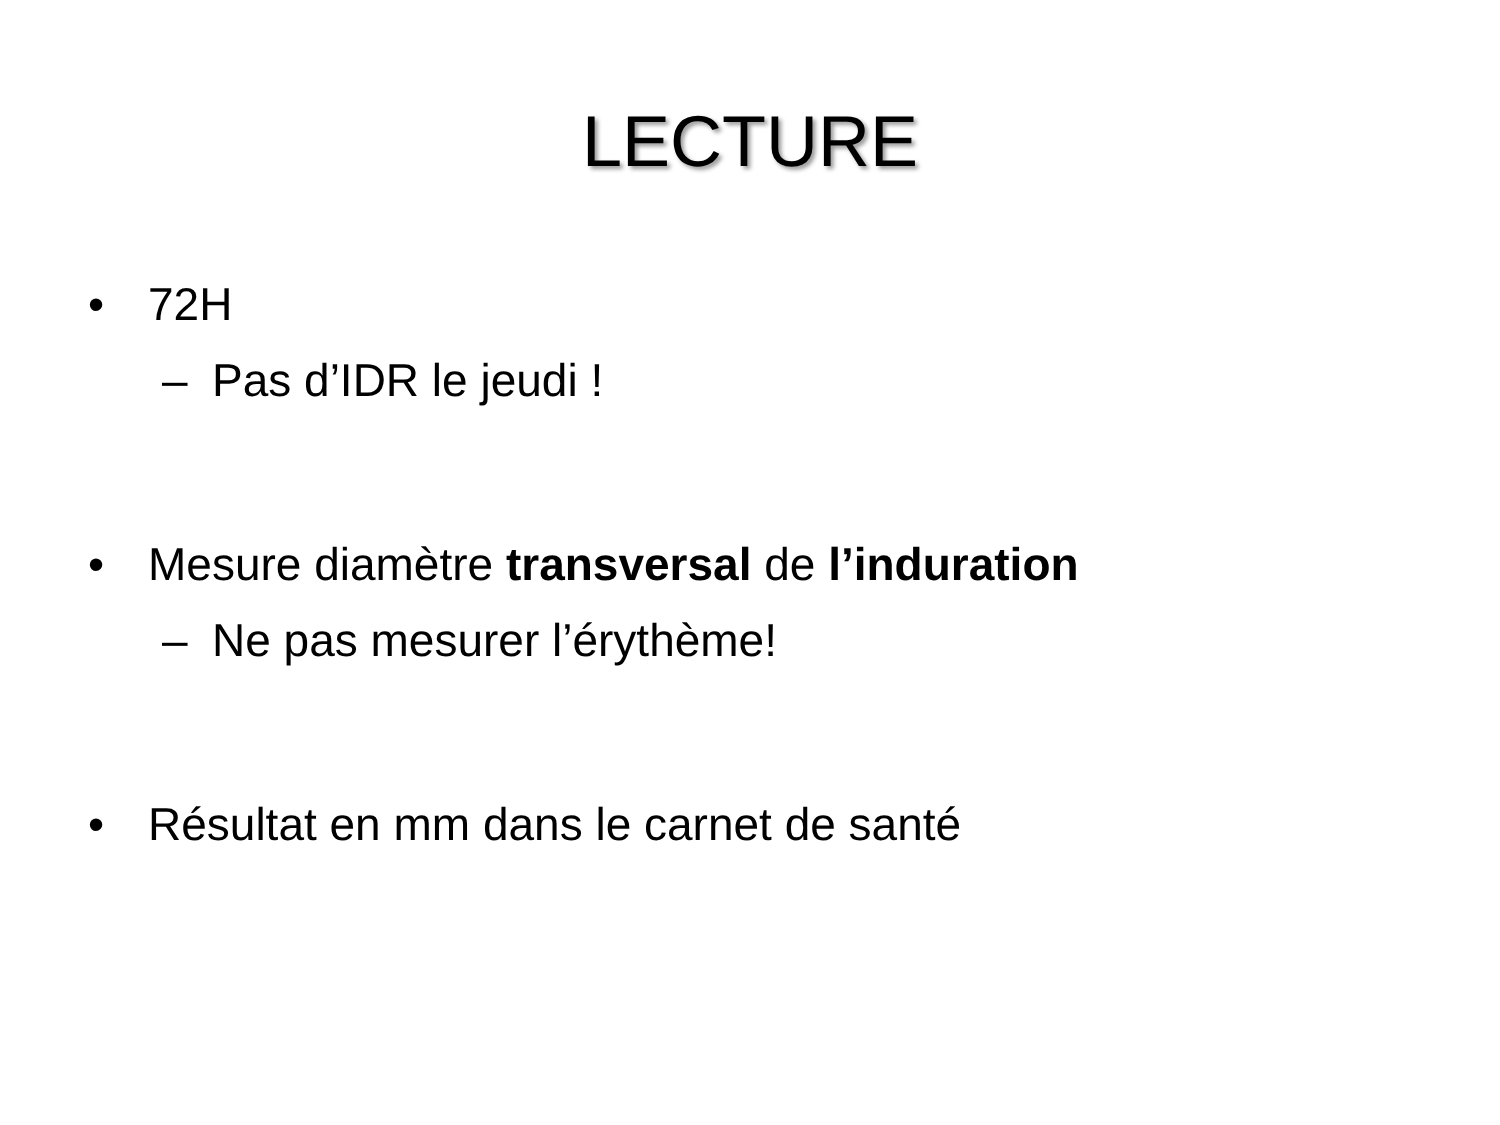LECTURE
• 72H
– Pas d’IDR le jeudi !
• Mesure diamètre transversal de l’induration
– Ne pas mesurer l’érythème!
• Résultat en mm dans le carnet de santé